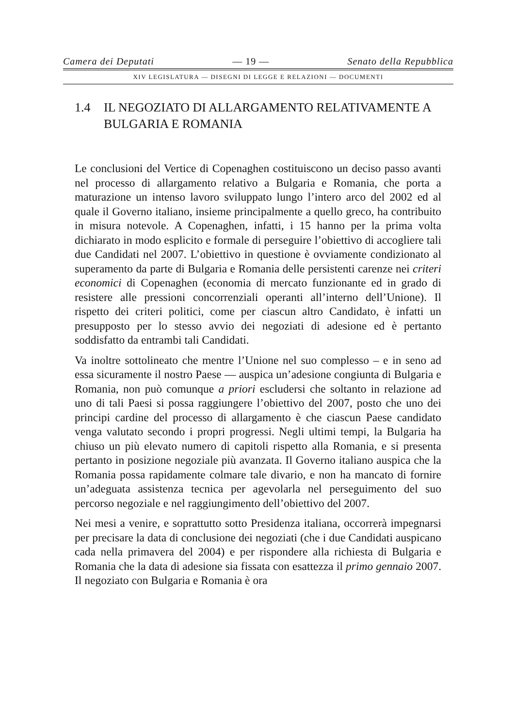Camera dei Deputati — 19 — Senato della Repubblica
XIV LEGISLATURA — DISEGNI DI LEGGE E RELAZIONI — DOCUMENTI
1.4 IL NEGOZIATO DI ALLARGAMENTO RELATIVAMENTE A BULGARIA E ROMANIA
Le conclusioni del Vertice di Copenaghen costituiscono un deciso passo avanti nel processo di allargamento relativo a Bulgaria e Romania, che porta a maturazione un intenso lavoro sviluppato lungo l’intero arco del 2002 ed al quale il Governo italiano, insieme principalmente a quello greco, ha contribuito in misura notevole. A Copenaghen, infatti, i 15 hanno per la prima volta dichiarato in modo esplicito e formale di perseguire l’obiettivo di accogliere tali due Candidati nel 2007. L’obiettivo in questione è ovviamente condizionato al superamento da parte di Bulgaria e Romania delle persistenti carenze nei criteri economici di Copenaghen (economia di mercato funzionante ed in grado di resistere alle pressioni concorrenziali operanti all’interno dell’Unione). Il rispetto dei criteri politici, come per ciascun altro Candidato, è infatti un presupposto per lo stesso avvio dei negoziati di adesione ed è pertanto soddisfatto da entrambi tali Candidati.
Va inoltre sottolineato che mentre l’Unione nel suo complesso – e in seno ad essa sicuramente il nostro Paese — auspica un’adesione congiunta di Bulgaria e Romania, non può comunque a priori escludersi che soltanto in relazione ad uno di tali Paesi si possa raggiungere l’obiettivo del 2007, posto che uno dei principi cardine del processo di allargamento è che ciascun Paese candidato venga valutato secondo i propri progressi. Negli ultimi tempi, la Bulgaria ha chiuso un più elevato numero di capitoli rispetto alla Romania, e si presenta pertanto in posizione negoziale più avanzata. Il Governo italiano auspica che la Romania possa rapidamente colmare tale divario, e non ha mancato di fornire un’adeguata assistenza tecnica per agevolarla nel perseguimento del suo percorso negoziale e nel raggiungimento dell’obiettivo del 2007.
Nei mesi a venire, e soprattutto sotto Presidenza italiana, occorrerà impegnarsi per precisare la data di conclusione dei negoziati (che i due Candidati auspicano cada nella primavera del 2004) e per rispondere alla richiesta di Bulgaria e Romania che la data di adesione sia fissata con esattezza il primo gennaio 2007. Il negoziato con Bulgaria e Romania è ora